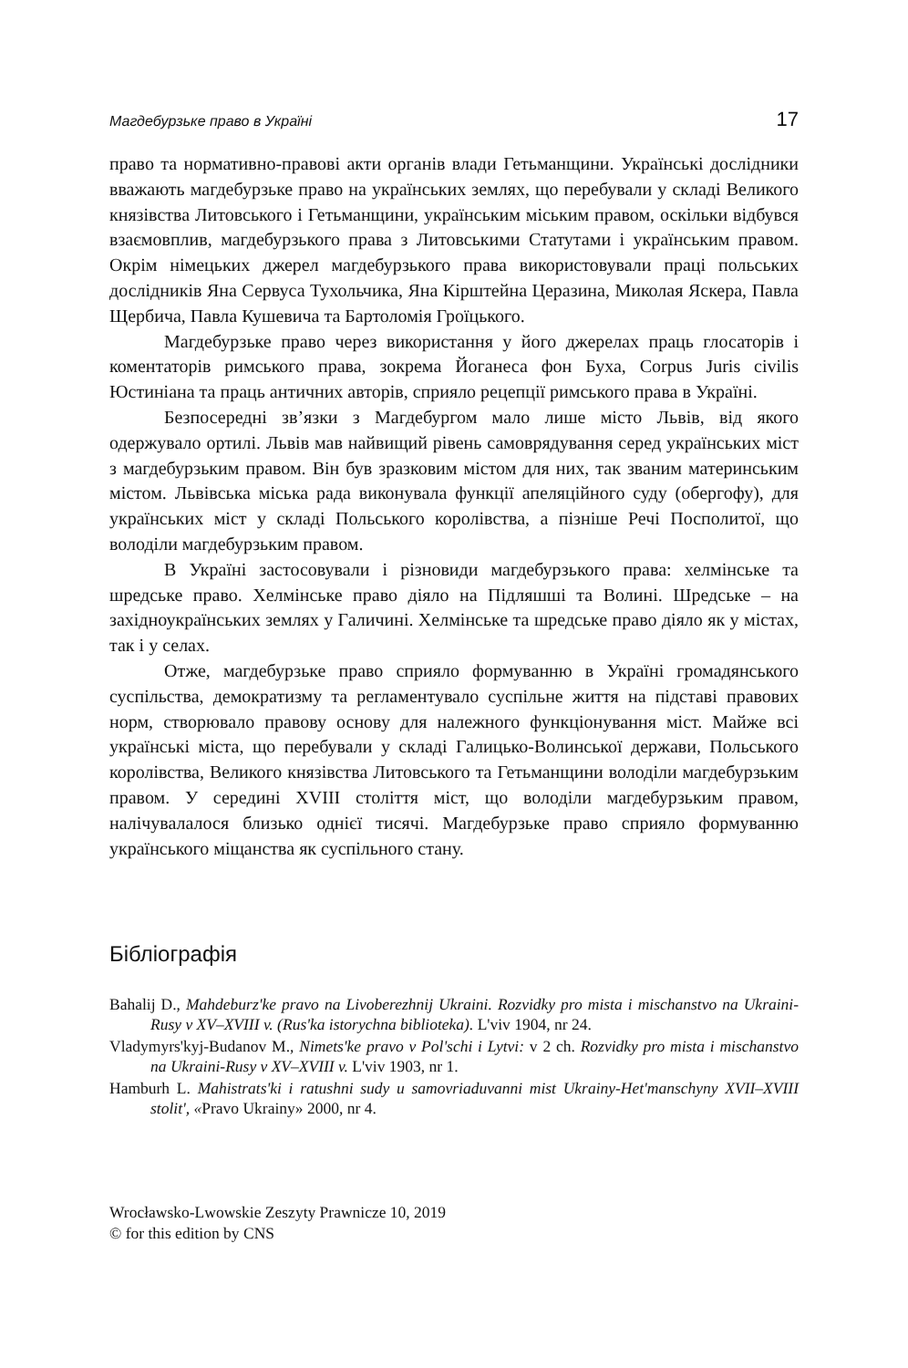Магдебурзьке право в Україні 17
право та нормативно-правові акти органів влади Гетьманщини. Українські дослідники вважають магдебурзьке право на українських землях, що перебували у складі Великого князівства Литовського і Гетьманщини, українським міським правом, оскільки відбувся взаємовплив, магдебурзького права з Литовськими Статутами і українським правом. Окрім німецьких джерел магдебурзького права використовували праці польських дослідників Яна Сервуса Тухольчика, Яна Кірштейна Церазина, Миколая Яскера, Павла Щербича, Павла Кушевича та Бартоломія Гроїцького.
Магдебурзьке право через використання у його джерелах праць глосаторів і коментаторів римського права, зокрема Йоганеса фон Буха, Corpus Juris civilis Юстиніана та праць античних авторів, сприяло рецепції римського права в Україні.
Безпосередні зв’язки з Магдебургом мало лише місто Львів, від якого одержувало ортилі. Львів мав найвищий рівень самоврядування серед українських міст з магдебурзьким правом. Він був зразковим містом для них, так званим материнським містом. Львівська міська рада виконувала функції апеляційного суду (обергофу), для українських міст у складі Польського королівства, а пізніше Речі Посполитої, що володіли магдебурзьким правом.
В Україні застосовували і різновиди магдебурзького права: хелмінське та шредське право. Хелмінське право діяло на Підляшші та Волині. Шредське – на західноукраїнських землях у Галичині. Хелмінське та шредське право діяло як у містах, так і у селах.
Отже, магдебурзьке право сприяло формуванню в Україні громадянського суспільства, демократизму та регламентувало суспільне життя на підставі правових норм, створювало правову основу для належного функціонування міст. Майже всі українські міста, що перебували у складі Галицько-Волинської держави, Польського королівства, Великого князівства Литовського та Гетьманщини володіли магдебурзьким правом. У середині XVIII століття міст, що володіли магдебурзьким правом, налічувалалося близько однієї тисячі. Магдебурзьке право сприяло формуванню українського міщанства як суспільного стану.
Бібліографія
Bahalij D., Mahdeburz'ke pravo na Livoberezhnij Ukraini. Rozvidky pro mista i mischanstvo na Ukraini-Rusy v XV–XVIII v. (Rus'ka istorychna biblioteka). L'viv 1904, nr 24.
Vladymyrs'kyj-Budanov M., Nimets'ke pravo v Pol'schi i Lytvi: v 2 ch. Rozvidky pro mista i mischanstvo na Ukraini-Rusy v XV–XVIII v. L'viv 1903, nr 1.
Hamburh L. Mahistrats'ki i ratushni sudy u samovriaduvanni mist Ukrainy-Het'manschyny XVII–XVIII stolit', «Pravo Ukrainy» 2000, nr 4.
Wrocławsko-Lwowskie Zeszyty Prawnicze 10, 2019
© for this edition by CNS